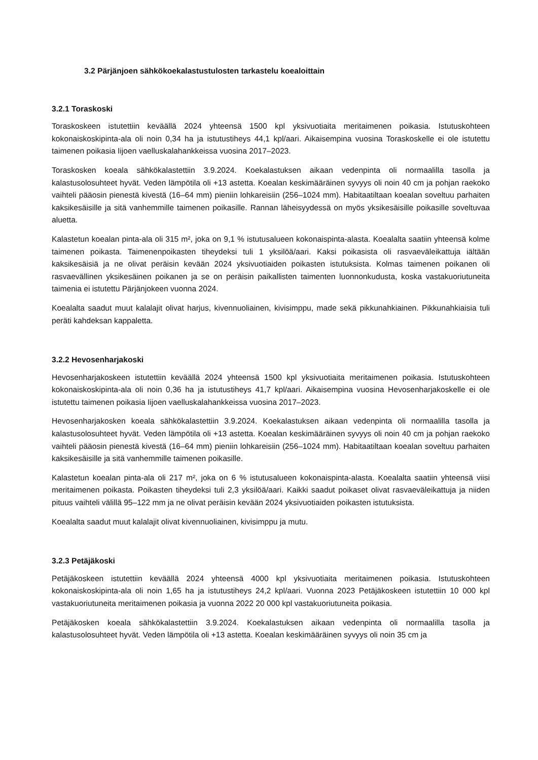3.2 Pärjänjoen sähkökoekalastustulosten tarkastelu koealoittain
3.2.1 Toraskoski
Toraskoskeen istutettiin keväällä 2024 yhteensä 1500 kpl yksivuotiaita meritaimenen poikasia. Istutuskohteen kokonaiskoskipinta-ala oli noin 0,34 ha ja istutustiheys 44,1 kpl/aari. Aikaisempina vuosina Toraskoskelle ei ole istutettu taimenen poikasia Iijoen vaelluskalahankkeissa vuosina 2017–2023.
Toraskosken koeala sähkökalastettiin 3.9.2024. Koekalastuksen aikaan vedenpinta oli normaalilla tasolla ja kalastusolosuhteet hyvät. Veden lämpötila oli +13 astetta. Koealan keskimääräinen syvyys oli noin 40 cm ja pohjan raekoko vaihteli pääosin pienestä kivestä (16–64 mm) pieniin lohkareisiin (256–1024 mm). Habitaatiltaan koealan soveltuu parhaiten kaksikesäisille ja sitä vanhemmille taimenen poikasille. Rannan läheisyydessä on myös yksikesäisille poikasille soveltuvaa aluetta.
Kalastetun koealan pinta-ala oli 315 m², joka on 9,1 % istutusalueen kokonaispinta-alasta. Koealalta saatiin yhteensä kolme taimenen poikasta. Taimenenpoikasten tiheydeksi tuli 1 yksilöä/aari. Kaksi poikasista oli rasvaeväleikattuja iältään kaksikesäisiä ja ne olivat peräisin kevään 2024 yksivuotiaiden poikasten istutuksista. Kolmas taimenen poikanen oli rasvaevällinen yksikesäinen poikanen ja se on peräisin paikallisten taimenten luonnonkudusta, koska vastakuoriutuneita taimenia ei istutettu Pärjänjokeen vuonna 2024.
Koealalta saadut muut kalalajit olivat harjus, kivennuoliainen, kivisimppu, made sekä pikkunahkiainen. Pikkunahkiaisia tuli peräti kahdeksan kappaletta.
3.2.2 Hevosenharjakoski
Hevosenharjakoskeen istutettiin keväällä 2024 yhteensä 1500 kpl yksivuotiaita meritaimenen poikasia. Istutuskohteen kokonaiskoskipinta-ala oli noin 0,36 ha ja istutustiheys 41,7 kpl/aari. Aikaisempina vuosina Hevosenharjakoskelle ei ole istutettu taimenen poikasia Iijoen vaelluskalahankkeissa vuosina 2017–2023.
Hevosenharjakosken koeala sähkökalastettiin 3.9.2024. Koekalastuksen aikaan vedenpinta oli normaalilla tasolla ja kalastusolosuhteet hyvät. Veden lämpötila oli +13 astetta. Koealan keskimääräinen syvyys oli noin 40 cm ja pohjan raekoko vaihteli pääosin pienestä kivestä (16–64 mm) pieniin lohkareisiin (256–1024 mm). Habitaatiltaan koealan soveltuu parhaiten kaksikesäisille ja sitä vanhemmille taimenen poikasille.
Kalastetun koealan pinta-ala oli 217 m², joka on 6 % istutusalueen kokonaispinta-alasta. Koealalta saatiin yhteensä viisi meritaimenen poikasta. Poikasten tiheydeksi tuli 2,3 yksilöä/aari. Kaikki saadut poikaset olivat rasvaeväleikattuja ja niiden pituus vaihteli välillä 95–122 mm ja ne olivat peräisin kevään 2024 yksivuotiaiden poikasten istutuksista.
Koealalta saadut muut kalalajit olivat kivennuoliainen, kivisimppu ja mutu.
3.2.3 Petäjäkoski
Petäjäkoskeen istutettiin keväällä 2024 yhteensä 4000 kpl yksivuotiaita meritaimenen poikasia. Istutuskohteen kokonaiskoskipinta-ala oli noin 1,65 ha ja istutustiheys 24,2 kpl/aari. Vuonna 2023 Petäjäkoskeen istutettiin 10 000 kpl vastakuoriutuneita meritaimenen poikasia ja vuonna 2022 20 000 kpl vastakuoriutuneita poikasia.
Petäjäkosken koeala sähkökalastettiin 3.9.2024. Koekalastuksen aikaan vedenpinta oli normaalilla tasolla ja kalastusolosuhteet hyvät. Veden lämpötila oli +13 astetta. Koealan keskimääräinen syvyys oli noin 35 cm ja